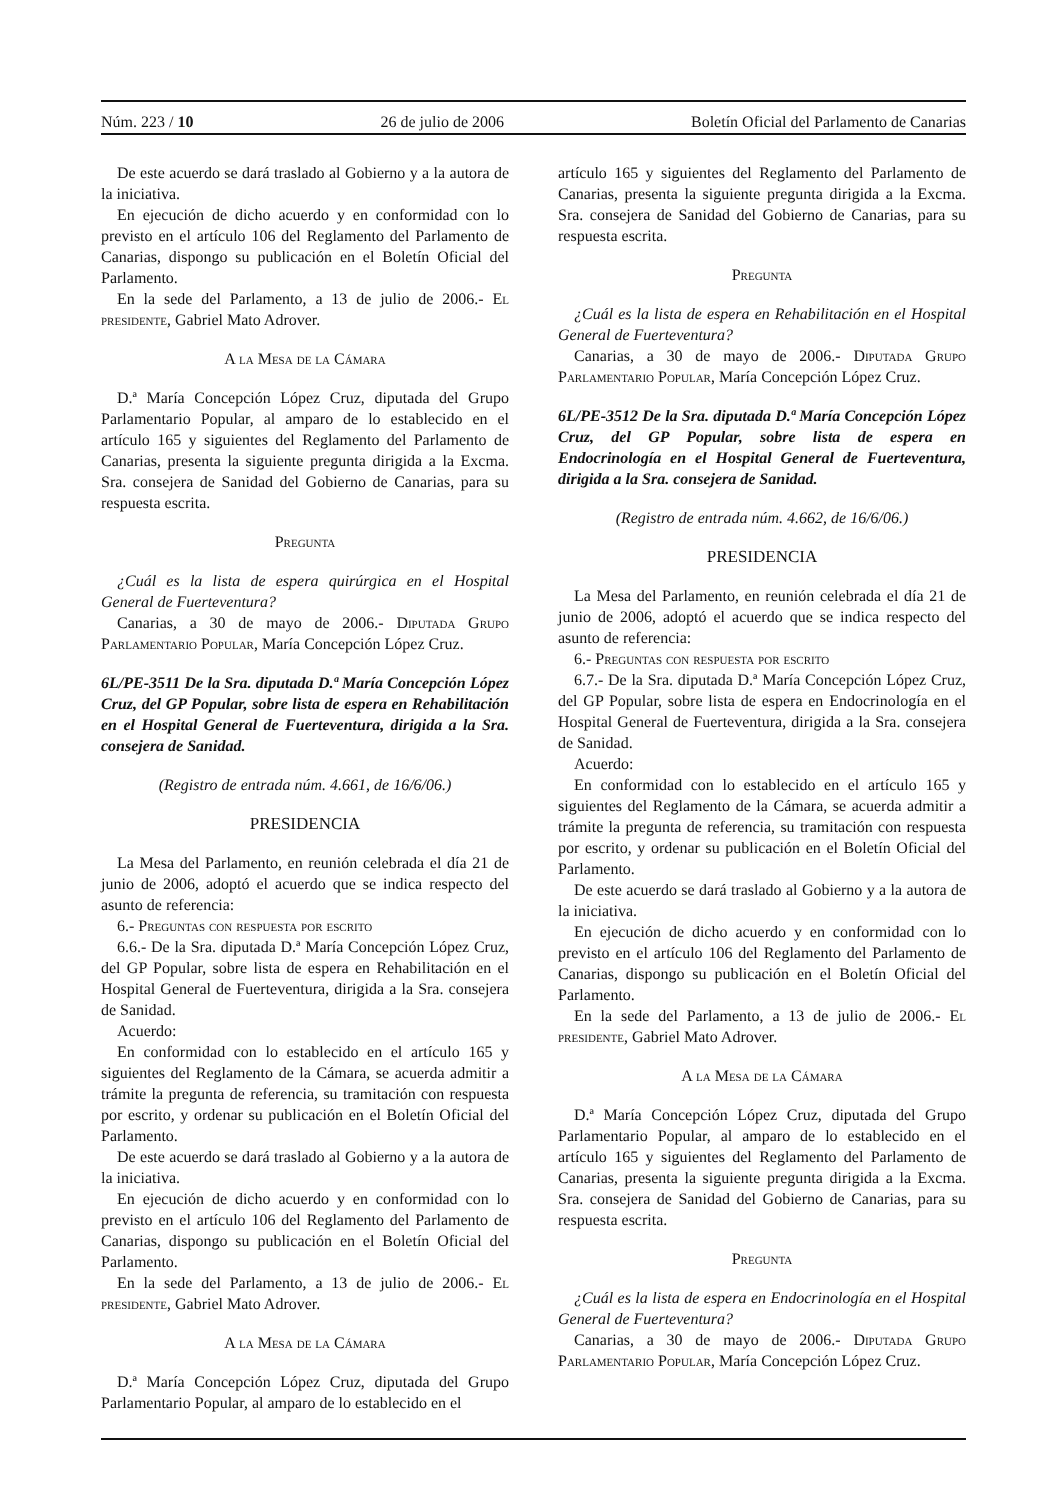Núm. 223 / 10 26 de julio de 2006 Boletín Oficial del Parlamento de Canarias
De este acuerdo se dará traslado al Gobierno y a la autora de la iniciativa.
En ejecución de dicho acuerdo y en conformidad con lo previsto en el artículo 106 del Reglamento del Parlamento de Canarias, dispongo su publicación en el Boletín Oficial del Parlamento.
En la sede del Parlamento, a 13 de julio de 2006.- El presidente, Gabriel Mato Adrover.
A la Mesa de la Cámara
D.ª María Concepción López Cruz, diputada del Grupo Parlamentario Popular, al amparo de lo establecido en el artículo 165 y siguientes del Reglamento del Parlamento de Canarias, presenta la siguiente pregunta dirigida a la Excma. Sra. consejera de Sanidad del Gobierno de Canarias, para su respuesta escrita.
Pregunta
¿Cuál es la lista de espera quirúrgica en el Hospital General de Fuerteventura?
Canarias, a 30 de mayo de 2006.- Diputada Grupo Parlamentario Popular, María Concepción López Cruz.
6L/PE-3511 De la Sra. diputada D.ª María Concepción López Cruz, del GP Popular, sobre lista de espera en Rehabilitación en el Hospital General de Fuerteventura, dirigida a la Sra. consejera de Sanidad.
(Registro de entrada núm. 4.661, de 16/6/06.)
PRESIDENCIA
La Mesa del Parlamento, en reunión celebrada el día 21 de junio de 2006, adoptó el acuerdo que se indica respecto del asunto de referencia:
6.- Preguntas con respuesta por escrito
6.6.- De la Sra. diputada D.ª María Concepción López Cruz, del GP Popular, sobre lista de espera en Rehabilitación en el Hospital General de Fuerteventura, dirigida a la Sra. consejera de Sanidad.
Acuerdo:
En conformidad con lo establecido en el artículo 165 y siguientes del Reglamento de la Cámara, se acuerda admitir a trámite la pregunta de referencia, su tramitación con respuesta por escrito, y ordenar su publicación en el Boletín Oficial del Parlamento.
De este acuerdo se dará traslado al Gobierno y a la autora de la iniciativa.
En ejecución de dicho acuerdo y en conformidad con lo previsto en el artículo 106 del Reglamento del Parlamento de Canarias, dispongo su publicación en el Boletín Oficial del Parlamento.
En la sede del Parlamento, a 13 de julio de 2006.- El presidente, Gabriel Mato Adrover.
A la Mesa de la Cámara
D.ª María Concepción López Cruz, diputada del Grupo Parlamentario Popular, al amparo de lo establecido en el
artículo 165 y siguientes del Reglamento del Parlamento de Canarias, presenta la siguiente pregunta dirigida a la Excma. Sra. consejera de Sanidad del Gobierno de Canarias, para su respuesta escrita.
Pregunta
¿Cuál es la lista de espera en Rehabilitación en el Hospital General de Fuerteventura?
Canarias, a 30 de mayo de 2006.- Diputada Grupo Parlamentario Popular, María Concepción López Cruz.
6L/PE-3512 De la Sra. diputada D.ª María Concepción López Cruz, del GP Popular, sobre lista de espera en Endocrinología en el Hospital General de Fuerteventura, dirigida a la Sra. consejera de Sanidad.
(Registro de entrada núm. 4.662, de 16/6/06.)
PRESIDENCIA
La Mesa del Parlamento, en reunión celebrada el día 21 de junio de 2006, adoptó el acuerdo que se indica respecto del asunto de referencia:
6.- Preguntas con respuesta por escrito
6.7.- De la Sra. diputada D.ª María Concepción López Cruz, del GP Popular, sobre lista de espera en Endocrinología en el Hospital General de Fuerteventura, dirigida a la Sra. consejera de Sanidad.
Acuerdo:
En conformidad con lo establecido en el artículo 165 y siguientes del Reglamento de la Cámara, se acuerda admitir a trámite la pregunta de referencia, su tramitación con respuesta por escrito, y ordenar su publicación en el Boletín Oficial del Parlamento.
De este acuerdo se dará traslado al Gobierno y a la autora de la iniciativa.
En ejecución de dicho acuerdo y en conformidad con lo previsto en el artículo 106 del Reglamento del Parlamento de Canarias, dispongo su publicación en el Boletín Oficial del Parlamento.
En la sede del Parlamento, a 13 de julio de 2006.- El presidente, Gabriel Mato Adrover.
A la Mesa de la Cámara
D.ª María Concepción López Cruz, diputada del Grupo Parlamentario Popular, al amparo de lo establecido en el artículo 165 y siguientes del Reglamento del Parlamento de Canarias, presenta la siguiente pregunta dirigida a la Excma. Sra. consejera de Sanidad del Gobierno de Canarias, para su respuesta escrita.
Pregunta
¿Cuál es la lista de espera en Endocrinología en el Hospital General de Fuerteventura?
Canarias, a 30 de mayo de 2006.- Diputada Grupo Parlamentario Popular, María Concepción López Cruz.